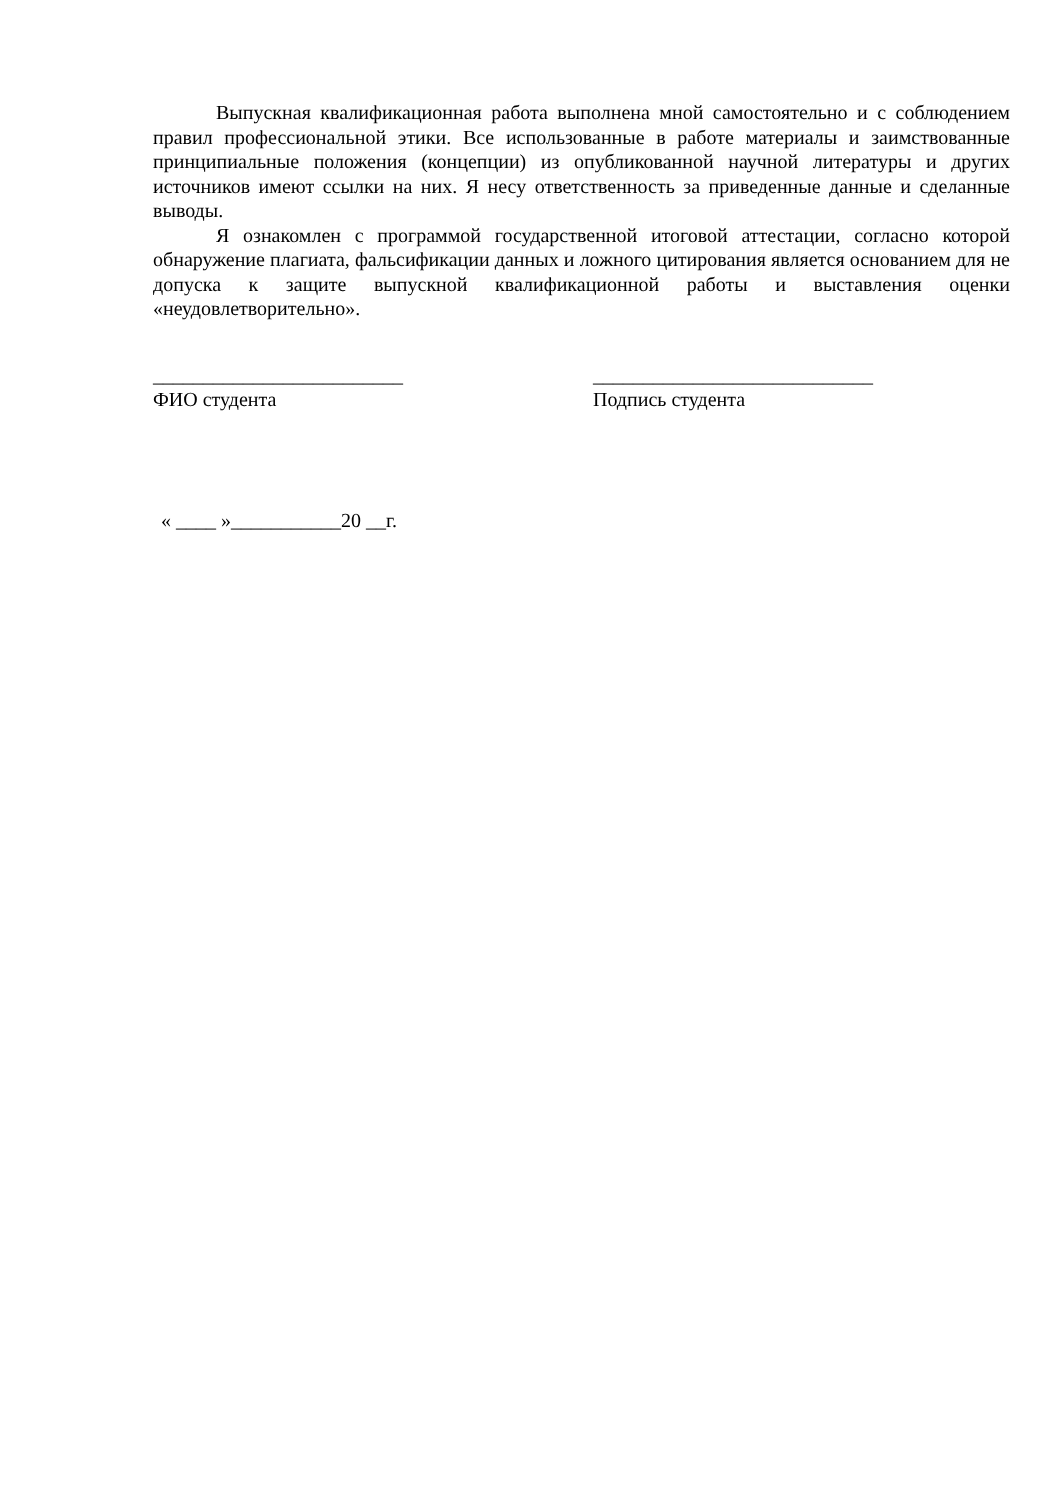Выпускная квалификационная работа выполнена мной самостоятельно и с соблюдением правил профессиональной этики. Все использованные в работе материалы и заимствованные принципиальные положения (концепции) из опубликованной научной литературы и других источников имеют ссылки на них. Я несу ответственность за приведенные данные и сделанные выводы.
Я ознакомлен с программой государственной итоговой аттестации, согласно которой обнаружение плагиата, фальсификации данных и ложного цитирования является основанием для не допуска к защите выпускной квалификационной работы и выставления оценки «неудовлетворительно».
_________________________
ФИО студента
____________________________
Подпись студента
« ____ »___________20 __г.